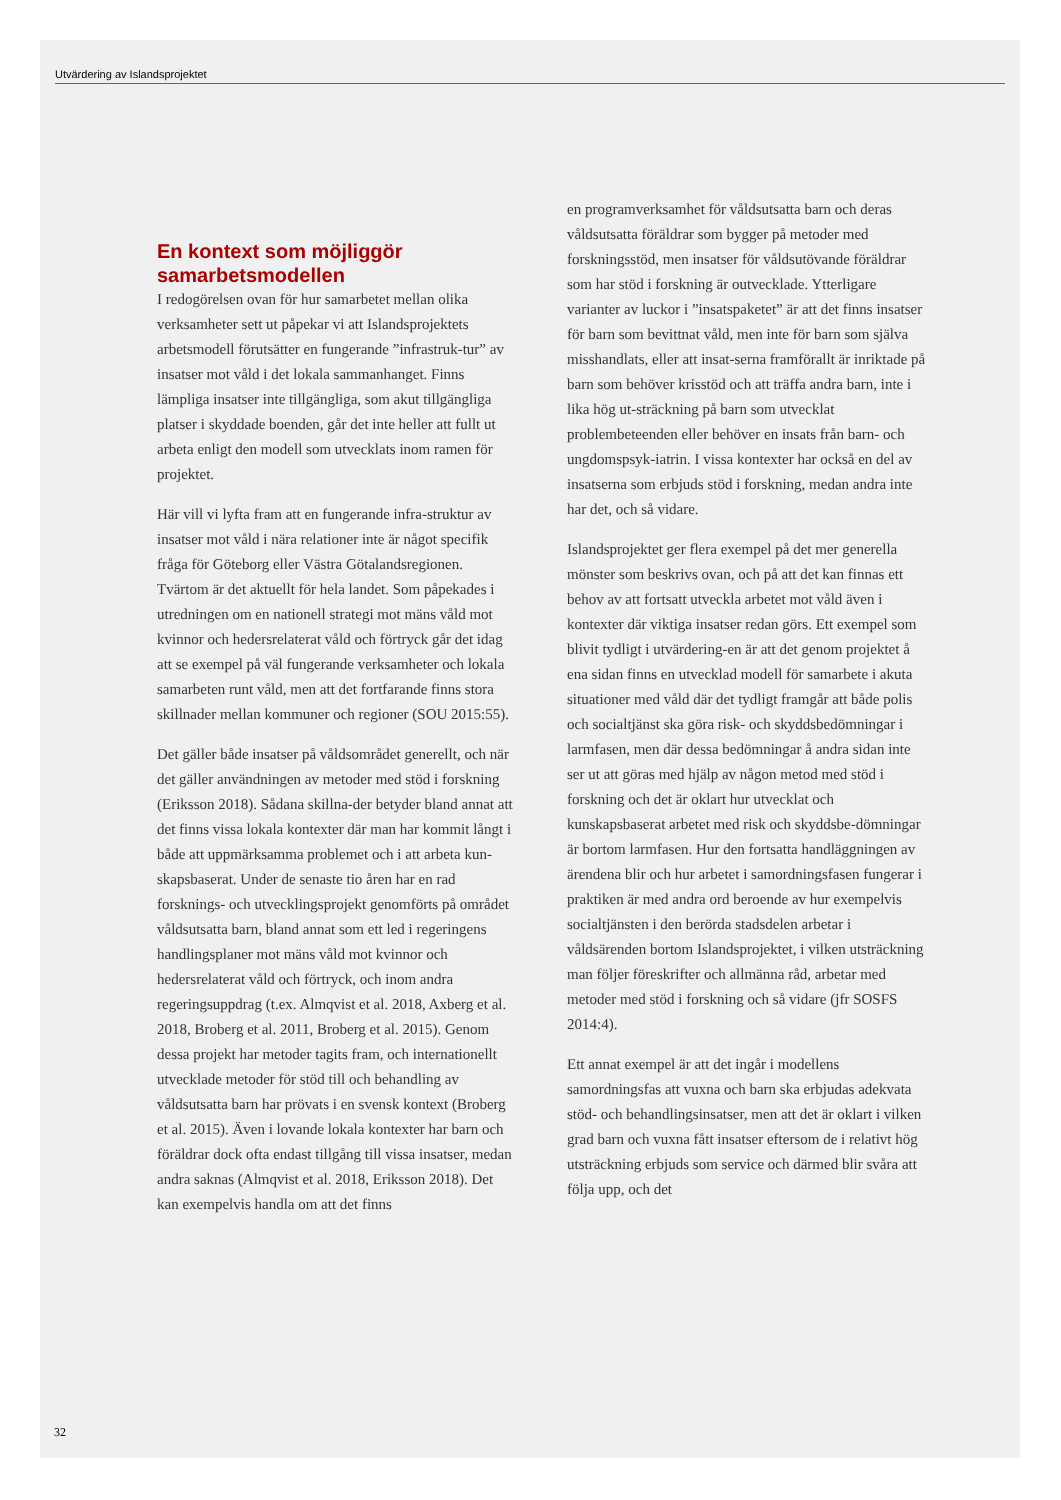Utvärdering av Islandsprojektet
En kontext som möjliggör samarbetsmodellen
I redogörelsen ovan för hur samarbetet mellan olika verksamheter sett ut påpekar vi att Islandsprojektets arbetsmodell förutsätter en fungerande ”infrastruk-tur” av insatser mot våld i det lokala sammanhanget. Finns lämpliga insatser inte tillgängliga, som akut tillgängliga platser i skyddade boenden, går det inte heller att fullt ut arbeta enligt den modell som utvecklats inom ramen för projektet.
Här vill vi lyfta fram att en fungerande infra-struktur av insatser mot våld i nära relationer inte är något specifik fråga för Göteborg eller Västra Götalandsregionen. Tvärtom är det aktuellt för hela landet. Som påpekades i utredningen om en nationell strategi mot mäns våld mot kvinnor och hedersrelaterat våld och förtryck går det idag att se exempel på väl fungerande verksamheter och lokala samarbeten runt våld, men att det fortfarande finns stora skillnader mellan kommuner och regioner (SOU 2015:55).
Det gäller både insatser på våldsområdet generellt, och när det gäller användningen av metoder med stöd i forskning (Eriksson 2018). Sådana skillna-der betyder bland annat att det finns vissa lokala kontexter där man har kommit långt i både att uppmärksamma problemet och i att arbeta kun-skapsbaserat. Under de senaste tio åren har en rad forsknings- och utvecklingsprojekt genomförts på området våldsutsatta barn, bland annat som ett led i regeringens handlingsplaner mot mäns våld mot kvinnor och hedersrelaterat våld och förtryck, och inom andra regeringsuppdrag (t.ex. Almqvist et al. 2018, Axberg et al. 2018, Broberg et al. 2011, Broberg et al. 2015). Genom dessa projekt har metoder tagits fram, och internationellt utvecklade metoder för stöd till och behandling av våldsutsatta barn har prövats i en svensk kontext (Broberg et al. 2015). Även i lovande lokala kontexter har barn och föräldrar dock ofta endast tillgång till vissa insatser, medan andra saknas (Almqvist et al. 2018, Eriksson 2018). Det kan exempelvis handla om att det finns
en programverksamhet för våldsutsatta barn och deras våldsutsatta föräldrar som bygger på metoder med forskningsstöd, men insatser för våldsutövande föräldrar som har stöd i forskning är outvecklade. Ytterligare varianter av luckor i ”insatspaketet” är att det finns insatser för barn som bevittnat våld, men inte för barn som själva misshandlats, eller att insat-serna framförallt är inriktade på barn som behöver krisstöd och att träffa andra barn, inte i lika hög ut-sträckning på barn som utvecklat problembeteenden eller behöver en insats från barn- och ungdomspsyk-iatrin. I vissa kontexter har också en del av insatserna som erbjuds stöd i forskning, medan andra inte har det, och så vidare.
Islandsprojektet ger flera exempel på det mer generella mönster som beskrivs ovan, och på att det kan finnas ett behov av att fortsatt utveckla arbetet mot våld även i kontexter där viktiga insatser redan görs. Ett exempel som blivit tydligt i utvärdering-en är att det genom projektet å ena sidan finns en utvecklad modell för samarbete i akuta situationer med våld där det tydligt framgår att både polis och socialtjänst ska göra risk- och skyddsbedömningar i larmfasen, men där dessa bedömningar å andra sidan inte ser ut att göras med hjälp av någon metod med stöd i forskning och det är oklart hur utvecklat och kunskapsbaserat arbetet med risk och skyddsbe-dömningar är bortom larmfasen. Hur den fortsatta handläggningen av ärendena blir och hur arbetet i samordningsfasen fungerar i praktiken är med andra ord beroende av hur exempelvis socialtjänsten i den berörda stadsdelen arbetar i våldsärenden bortom Islandsprojektet, i vilken utsträckning man följer föreskrifter och allmänna råd, arbetar med metoder med stöd i forskning och så vidare (jfr SOSFS 2014:4).
Ett annat exempel är att det ingår i modellens samordningsfas att vuxna och barn ska erbjudas adekvata stöd- och behandlingsinsatser, men att det är oklart i vilken grad barn och vuxna fått insatser eftersom de i relativt hög utsträckning erbjuds som service och därmed blir svåra att följa upp, och det
32